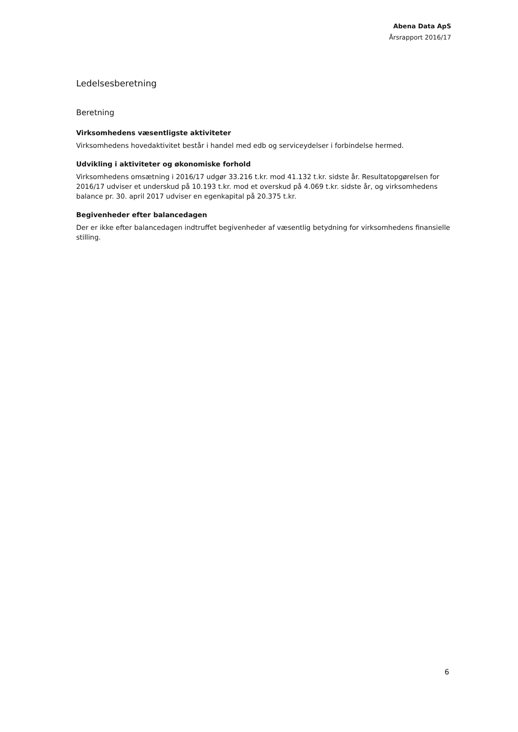Abena Data ApS
Årsrapport 2016/17
Ledelsesberetning
Beretning
Virksomhedens væsentligste aktiviteter
Virksomhedens hovedaktivitet består i handel med edb og serviceydelser i forbindelse hermed.
Udvikling i aktiviteter og økonomiske forhold
Virksomhedens omsætning i 2016/17 udgør 33.216 t.kr. mod 41.132 t.kr. sidste år. Resultatopgørelsen for 2016/17 udviser et underskud på 10.193 t.kr. mod et overskud på 4.069 t.kr. sidste år, og virksomhedens balance pr. 30. april 2017 udviser en egenkapital på 20.375 t.kr.
Begivenheder efter balancedagen
Der er ikke efter balancedagen indtruffet begivenheder af væsentlig betydning for virksomhedens finansielle stilling.
6